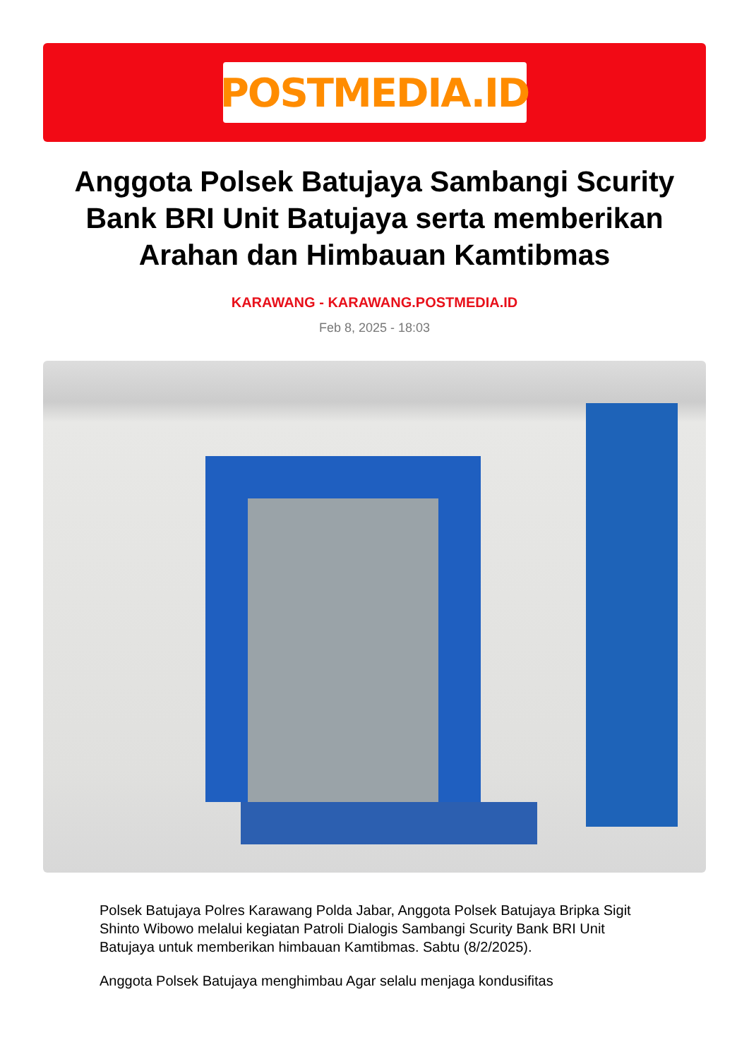POSTMEDIA.ID
Anggota Polsek Batujaya Sambangi Scurity Bank BRI Unit Batujaya serta memberikan Arahan dan Himbauan Kamtibmas
KARAWANG - KARAWANG.POSTMEDIA.ID
Feb 8, 2025 - 18:03
Polsek Batujaya Polres Karawang Polda Jabar, Anggota Polsek Batujaya Bripka Sigit Shinto Wibowo melalui kegiatan Patroli Dialogis Sambangi Scurity Bank BRI Unit Batujaya untuk memberikan himbauan Kamtibmas. Sabtu (8/2/2025).
Anggota Polsek Batujaya menghimbau Agar selalu menjaga kondusifitas